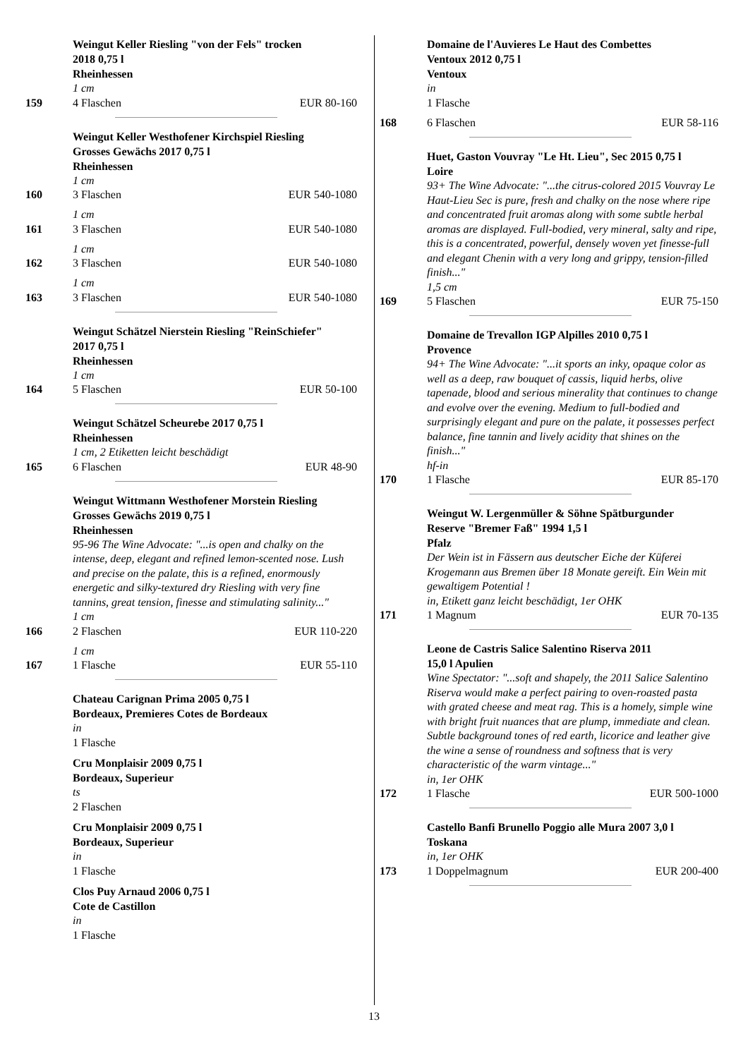Weingut Keller Riesling "von der Fels" trocken
2018 0,75 l
Rheinhessen
1 cm
159 4 Flaschen EUR 80-160
Weingut Keller Westhofener Kirchspiel Riesling
Grosses Gewächs 2017 0,75 l
Rheinhessen
1 cm
160 3 Flaschen EUR 540-1080
1 cm
161 3 Flaschen EUR 540-1080
1 cm
162 3 Flaschen EUR 540-1080
1 cm
163 3 Flaschen EUR 540-1080
Weingut Schätzel Nierstein Riesling "ReinSchiefer"
2017 0,75 l
Rheinhessen
1 cm
164 5 Flaschen EUR 50-100
Weingut Schätzel Scheurebe 2017 0,75 l
Rheinhessen
1 cm, 2 Etiketten leicht beschädigt
165 6 Flaschen EUR 48-90
Weingut Wittmann Westhofener Morstein Riesling
Grosses Gewächs 2019 0,75 l
Rheinhessen
95-96 The Wine Advocate: "...is open and chalky on the intense, deep, elegant and refined lemon-scented nose. Lush and precise on the palate, this is a refined, enormously energetic and silky-textured dry Riesling with very fine tannins, great tension, finesse and stimulating salinity..."
1 cm
166 2 Flaschen EUR 110-220
1 cm
167 1 Flasche EUR 55-110
Chateau Carignan Prima 2005 0,75 l
Bordeaux, Premieres Cotes de Bordeaux
in
1 Flasche
Cru Monplaisir 2009 0,75 l
Bordeaux, Superieur
ts
2 Flaschen
Cru Monplaisir 2009 0,75 l
Bordeaux, Superieur
in
1 Flasche
Clos Puy Arnaud 2006 0,75 l
Cote de Castillon
in
1 Flasche
Domaine de l'Auvieres Le Haut des Combettes
Ventoux 2012 0,75 l
Ventoux
in
1 Flasche
168 6 Flaschen EUR 58-116
Huet, Gaston Vouvray "Le Ht. Lieu", Sec 2015 0,75 l
Loire
93+ The Wine Advocate: "...the citrus-colored 2015 Vouvray Le Haut-Lieu Sec is pure, fresh and chalky on the nose where ripe and concentrated fruit aromas along with some subtle herbal aromas are displayed. Full-bodied, very mineral, salty and ripe, this is a concentrated, powerful, densely woven yet finesse-full and elegant Chenin with a very long and grippy, tension-filled finish..."
1,5 cm
169 5 Flaschen EUR 75-150
Domaine de Trevallon IGP Alpilles 2010 0,75 l
Provence
94+ The Wine Advocate: "...it sports an inky, opaque color as well as a deep, raw bouquet of cassis, liquid herbs, olive tapenade, blood and serious minerality that continues to change and evolve over the evening. Medium to full-bodied and surprisingly elegant and pure on the palate, it possesses perfect balance, fine tannin and lively acidity that shines on the finish..."
hf-in
170 1 Flasche EUR 85-170
Weingut W. Lergenmüller & Söhne Spätburgunder
Reserve "Bremer Faß" 1994 1,5 l
Pfalz
Der Wein ist in Fässern aus deutscher Eiche der Küferei Krogemann aus Bremen über 18 Monate gereift. Ein Wein mit gewaltigem Potential !
in, Etikett ganz leicht beschädigt, 1er OHK
171 1 Magnum EUR 70-135
Leone de Castris Salice Salentino Riserva 2011
15,0 l Apulien
Wine Spectator: "...soft and shapely, the 2011 Salice Salentino Riserva would make a perfect pairing to oven-roasted pasta with grated cheese and meat rag. This is a homely, simple wine with bright fruit nuances that are plump, immediate and clean. Subtle background tones of red earth, licorice and leather give the wine a sense of roundness and softness that is very characteristic of the warm vintage..."
in, 1er OHK
172 1 Flasche EUR 500-1000
Castello Banfi Brunello Poggio alle Mura 2007 3,0 l
Toskana
in, 1er OHK
173 1 Doppelmagnum EUR 200-400
13